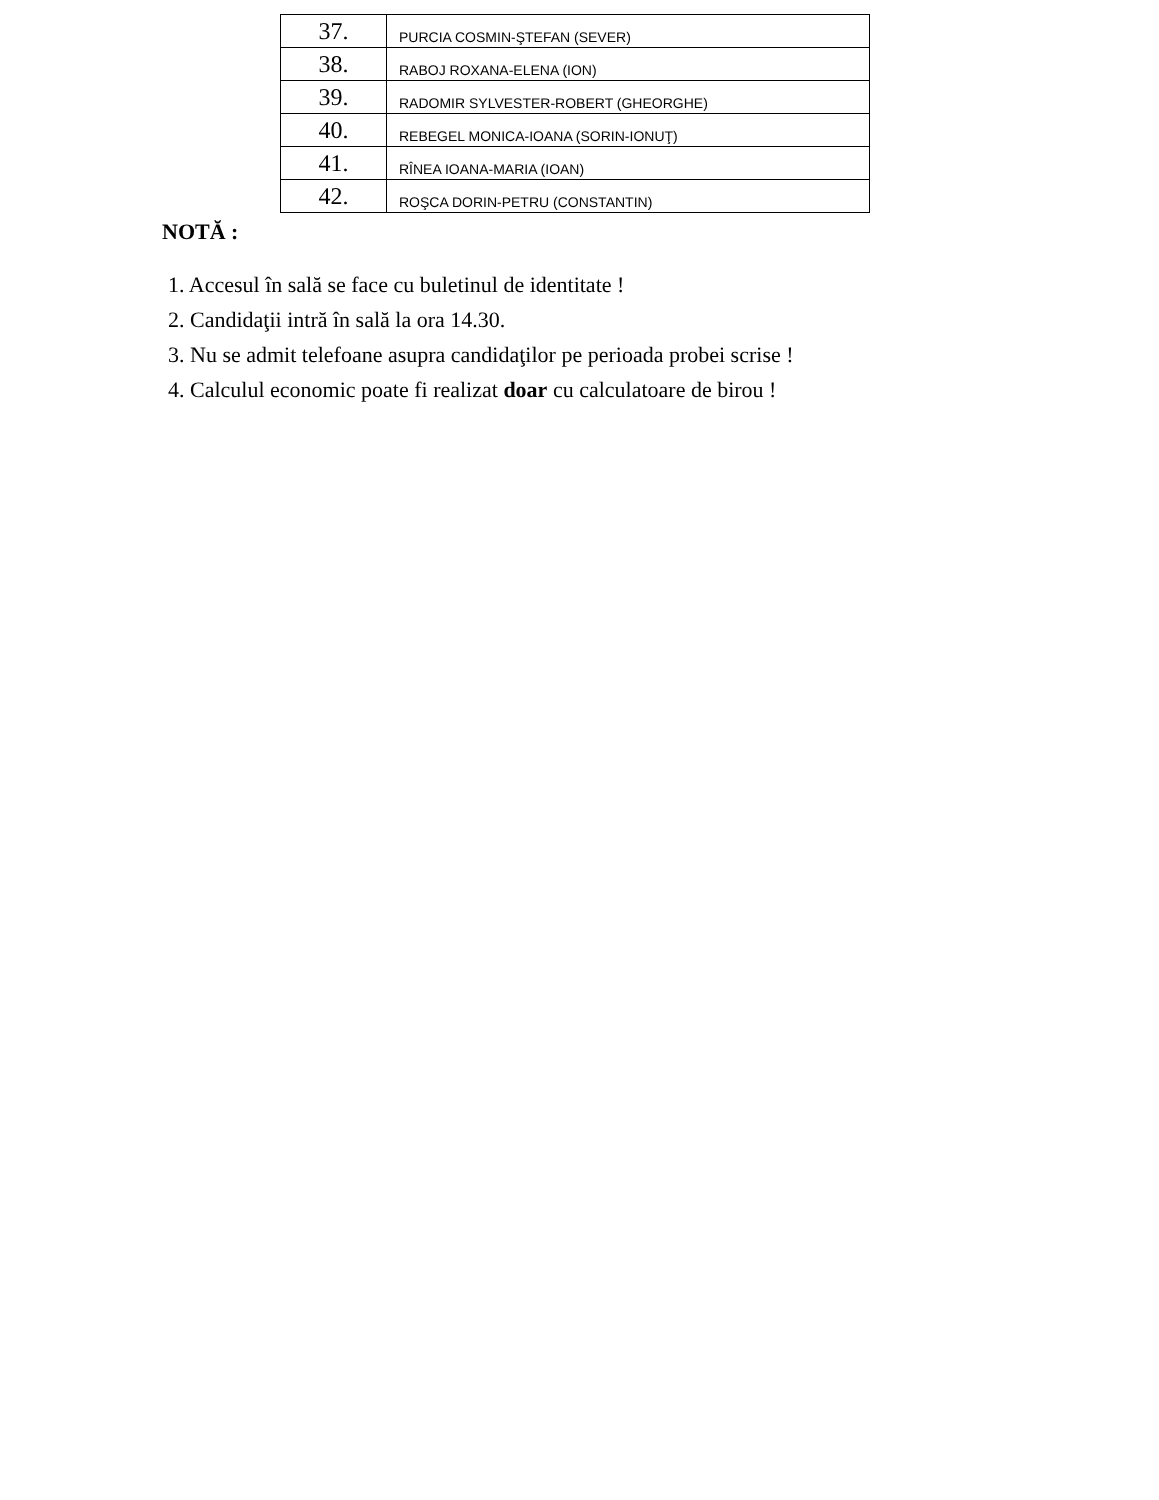| 37. | PURCIA COSMIN-ŞTEFAN (SEVER) |
| 38. | RABOJ ROXANA-ELENA (ION) |
| 39. | RADOMIR SYLVESTER-ROBERT (GHEORGHE) |
| 40. | REBEGEL MONICA-IOANA (SORIN-IONUŢ) |
| 41. | RÎNEA IOANA-MARIA (IOAN) |
| 42. | ROŞCA DORIN-PETRU (CONSTANTIN) |
NOTĂ :
1. Accesul în sală se face cu buletinul de identitate !
2. Candidaţii intră în sală la ora 14.30.
3. Nu se admit telefoane asupra candidaţilor pe perioada probei scrise !
4. Calculul economic poate fi realizat doar cu calculatoare de birou !